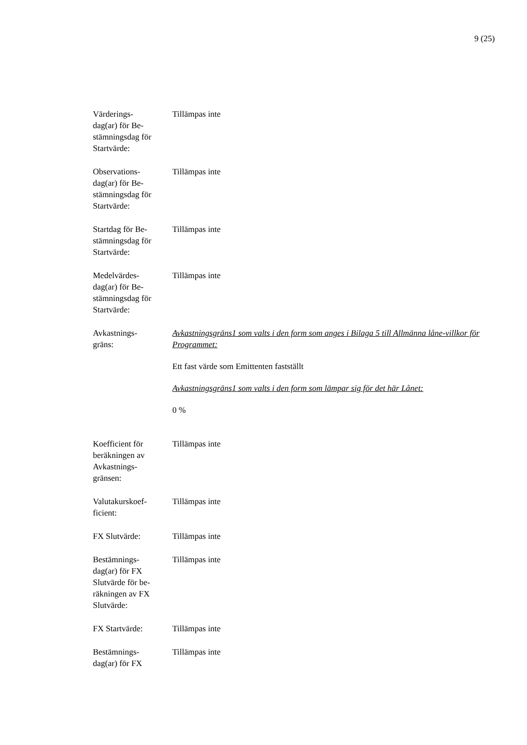9 (25)
Värderings-
dag(ar) för Be-
stämningsdag för
Startvärde:
Tillämpas inte
Observations-
dag(ar) för Be-
stämningsdag för
Startvärde:
Tillämpas inte
Startdag för Be-
stämningsdag för
Startvärde:
Tillämpas inte
Medelvärdes-
dag(ar) för Be-
stämningsdag för
Startvärde:
Tillämpas inte
Avkastnings-
gräns:
Avkastningsgräns1 som valts i den form som anges i Bilaga 5 till Allmänna låne-villkor för Programmet:
Ett fast värde som Emittenten fastställt
Avkastningsgräns1 som valts i den form som lämpar sig för det här Lånet:
0 %
Koefficient för
beräkningen av
Avkastnings-
gränsen:
Tillämpas inte
Valutakurskoef-
ficient:
Tillämpas inte
FX Slutvärde: Tillämpas inte
Bestämnings-
dag(ar) för FX
Slutvärde för be-
räkningen av FX
Slutvärde:
Tillämpas inte
FX Startvärde: Tillämpas inte
Bestämnings-
dag(ar) för FX
Tillämpas inte